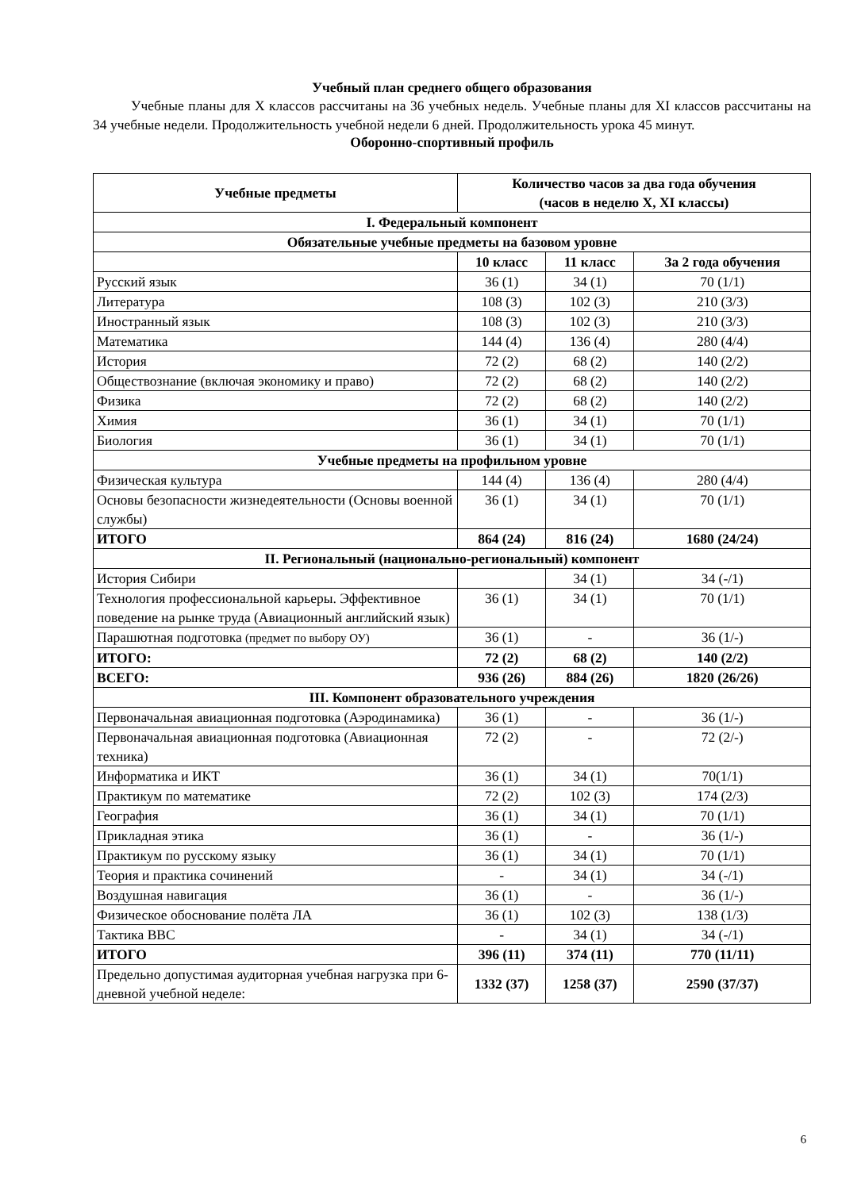Учебный план среднего общего образования
Учебные планы для X классов рассчитаны на 36 учебных недель. Учебные планы для XI классов рассчитаны на 34 учебные недели. Продолжительность учебной недели 6 дней. Продолжительность урока 45 минут.
Оборонно-спортивный профиль
| Учебные предметы | Количество часов за два года обучения (часов в неделю X, XI классы) | | |
| --- | --- | --- | --- |
| I. Федеральный компонент | | | |
| Обязательные учебные предметы на базовом уровне | | | |
| | 10 класс | 11 класс | За 2 года обучения |
| Русский язык | 36 (1) | 34 (1) | 70 (1/1) |
| Литература | 108 (3) | 102 (3) | 210 (3/3) |
| Иностранный язык | 108 (3) | 102 (3) | 210 (3/3) |
| Математика | 144 (4) | 136 (4) | 280 (4/4) |
| История | 72 (2) | 68 (2) | 140 (2/2) |
| Обществознание (включая экономику и право) | 72 (2) | 68 (2) | 140 (2/2) |
| Физика | 72 (2) | 68 (2) | 140 (2/2) |
| Химия | 36 (1) | 34 (1) | 70 (1/1) |
| Биология | 36 (1) | 34 (1) | 70 (1/1) |
| Учебные предметы на профильном уровне | | | |
| Физическая культура | 144 (4) | 136 (4) | 280 (4/4) |
| Основы безопасности жизнедеятельности (Основы военной службы) | 36 (1) | 34 (1) | 70 (1/1) |
| ИТОГО | 864 (24) | 816 (24) | 1680 (24/24) |
| II. Региональный (национально-региональный) компонент | | | |
| История Сибири | | 34 (1) | 34 (-/1) |
| Технология профессиональной карьеры. Эффективное поведение на рынке труда (Авиационный английский язык) | 36 (1) | 34 (1) | 70 (1/1) |
| Парашютная подготовка (предмет по выбору ОУ) | 36 (1) | - | 36 (1/-) |
| ИТОГО: | 72 (2) | 68 (2) | 140 (2/2) |
| ВСЕГО: | 936 (26) | 884 (26) | 1820 (26/26) |
| III. Компонент образовательного учреждения | | | |
| Первоначальная авиационная подготовка (Аэродинамика) | 36 (1) | - | 36 (1/-) |
| Первоначальная авиационная подготовка (Авиационная техника) | 72 (2) | - | 72 (2/-) |
| Информатика и ИКТ | 36 (1) | 34 (1) | 70(1/1) |
| Практикум по математике | 72 (2) | 102 (3) | 174 (2/3) |
| География | 36 (1) | 34 (1) | 70 (1/1) |
| Прикладная этика | 36 (1) | - | 36 (1/-) |
| Практикум по русскому языку | 36 (1) | 34 (1) | 70 (1/1) |
| Теория и практика сочинений | - | 34 (1) | 34 (-/1) |
| Воздушная навигация | 36 (1) | - | 36 (1/-) |
| Физическое обоснование полёта ЛА | 36 (1) | 102 (3) | 138 (1/3) |
| Тактика ВВС | - | 34 (1) | 34 (-/1) |
| ИТОГО | 396 (11) | 374 (11) | 770 (11/11) |
| Предельно допустимая аудиторная учебная нагрузка при 6-дневной учебной неделе: | 1332 (37) | 1258 (37) | 2590 (37/37) |
6